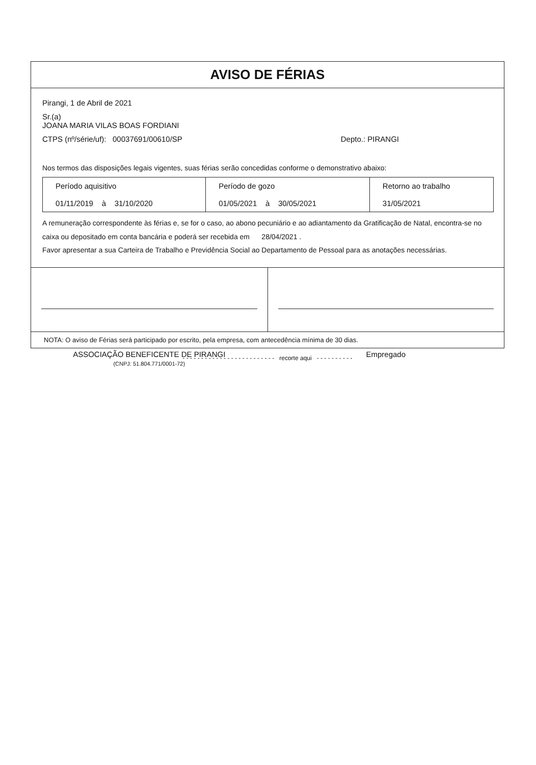AVISO DE FÉRIAS
Pirangi, 1 de Abril de 2021
Sr.(a)
JOANA MARIA VILAS BOAS FORDIANI
CTPS (nº/série/uf): 00037691/00610/SP Depto.: PIRANGI
Nos termos das disposições legais vigentes, suas férias serão concedidas conforme o demonstrativo abaixo:
| Período aquisitivo 01/11/2019 à 31/10/2020 | Período de gozo 01/05/2021 à 30/05/2021 | Retorno ao trabalho 31/05/2021 |
A remuneração correspondente às férias e, se for o caso, ao abono pecuniário e ao adiantamento da Gratificação de Natal, encontra-se no caixa ou depositado em conta bancária e poderá ser recebida em 28/04/2021 .
Favor apresentar a sua Carteira de Trabalho e Previdência Social ao Departamento de Pessoal para as anotações necessárias.
ASSOCIAÇÃO BENEFICENTE DE PIRANGI
(CNPJ: 51.804.771/0001-72)
Empregado
NOTA: O aviso de Férias será participado por escrito, pela empresa, com antecedência mínima de 30 dias.
- - - - - - - - - - - - - - - - - - - - - - - - - recorte aqui - - - - - - - - - -